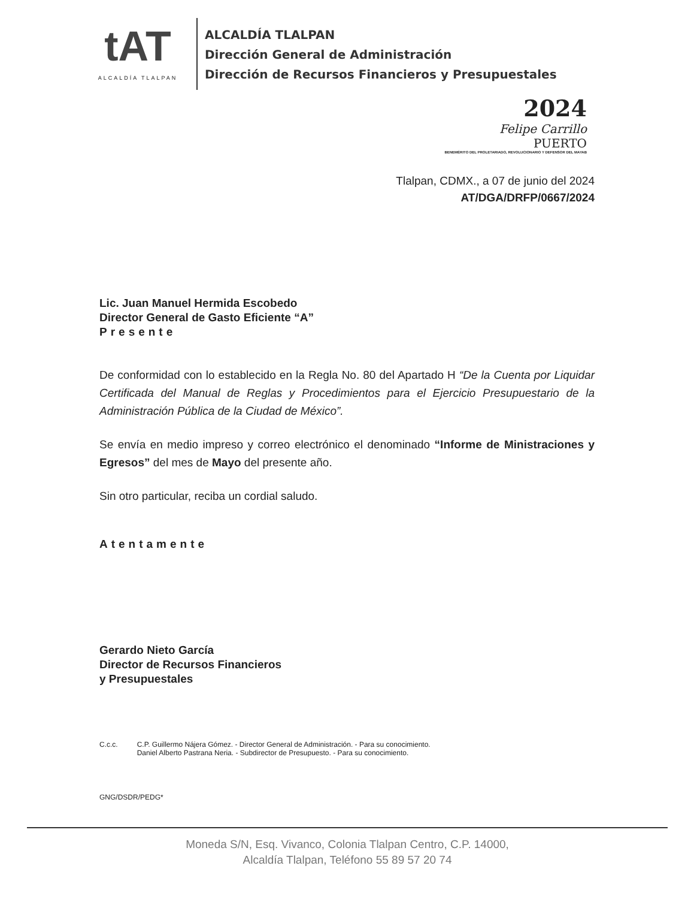tAT
ALCALDÍA TLALPAN
ALCALDÍA TLALPAN
Dirección General de Administración
Dirección de Recursos Financieros y Presupuestales
2024
Felipe Carrillo
PUERTO
BENEMÉRITO DEL PROLETARIADO, REVOLUCIONARIO Y DEFENSOR DEL MAYAB
Tlalpan, CDMX., a 07 de junio del 2024
AT/DGA/DRFP/0667/2024
Lic. Juan Manuel Hermida Escobedo
Director General de Gasto Eficiente “A”
Presente
De conformidad con lo establecido en la Regla No. 80 del Apartado H “De la Cuenta por Liquidar Certificada del Manual de Reglas y Procedimientos para el Ejercicio Presupuestario de la Administración Pública de la Ciudad de México”.
Se envía en medio impreso y correo electrónico el denominado “Informe de Ministraciones y Egresos” del mes de Mayo del presente año.
Sin otro particular, reciba un cordial saludo.
Atentamente
Gerardo Nieto García
Director de Recursos Financieros
y Presupuestales
C.c.c. C.P. Guillermo Nájera Gómez. - Director General de Administración. - Para su conocimiento.
Daniel Alberto Pastrana Neria. - Subdirector de Presupuesto. - Para su conocimiento.
GNG/DSDR/PEDG*
Moneda S/N, Esq. Vivanco, Colonia Tlalpan Centro, C.P. 14000,
Alcaldía Tlalpan, Teléfono 55 89 57 20 74